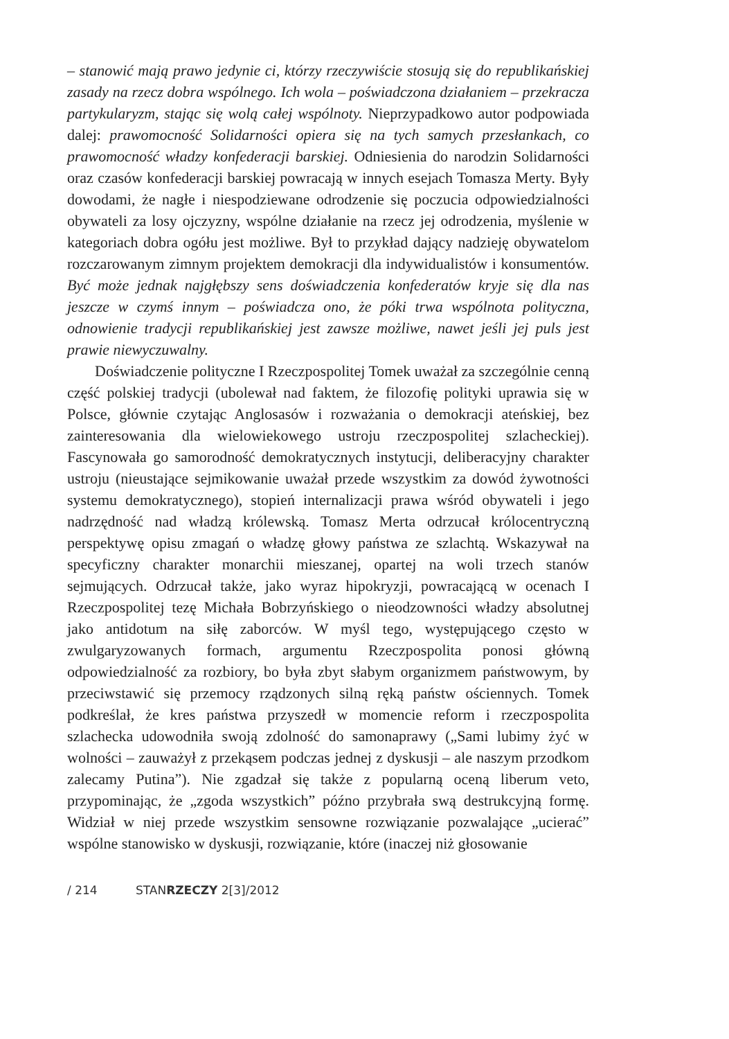– stanowić mają prawo jedynie ci, którzy rzeczywiście stosują się do republikańskiej zasady na rzecz dobra wspólnego. Ich wola – poświadczona działaniem – przekracza partykularyzm, stając się wolą całej wspólnoty. Nieprzypadkowo autor podpowiada dalej: prawomocność Solidarności opiera się na tych samych przesłankach, co prawomocność władzy konfederacji barskiej. Odniesienia do narodzin Solidarności oraz czasów konfederacji barskiej powracają w innych esejach Tomasza Merty. Były dowodami, że nagłe i niespodziewane odrodzenie się poczucia odpowiedzialności obywateli za losy ojczyzny, wspólne działanie na rzecz jej odrodzenia, myślenie w kategoriach dobra ogółu jest możliwe. Był to przykład dający nadzieję obywatelom rozczarowanym zimnym projektem demokracji dla indywidualistów i konsumentów. Być może jednak najgłębszy sens doświadczenia konfederatów kryje się dla nas jeszcze w czymś innym – poświadcza ono, że póki trwa wspólnota polityczna, odnowienie tradycji republikańskiej jest zawsze możliwe, nawet jeśli jej puls jest prawie niewyczuwalny.
Doświadczenie polityczne I Rzeczpospolitej Tomek uważał za szczególnie cenną część polskiej tradycji (ubolewał nad faktem, że filozofię polityki uprawia się w Polsce, głównie czytając Anglosasów i rozważania o demokracji ateńskiej, bez zainteresowania dla wielowiekowego ustroju rzeczpospolitej szlacheckiej). Fascynowała go samorodność demokratycznych instytucji, deliberacyjny charakter ustroju (nieustające sejmikowanie uważał przede wszystkim za dowód żywotności systemu demokratycznego), stopień internalizacji prawa wśród obywateli i jego nadrzędność nad władzą królewską. Tomasz Merta odrzucał królocentryczną perspektywę opisu zmagań o władzę głowy państwa ze szlachtą. Wskazywał na specyficzny charakter monarchii mieszanej, opartej na woli trzech stanów sejmujących. Odrzucał także, jako wyraz hipokryzji, powracającą w ocenach I Rzeczpospolitej tezę Michała Bobrzyńskiego o nieodzowności władzy absolutnej jako antidotum na siłę zaborców. W myśl tego, występującego często w zwulgaryzowanych formach, argumentu Rzeczpospolita ponosi główną odpowiedzialność za rozbiory, bo była zbyt słabym organizmem państwowym, by przeciwstawić się przemocy rządzonych silną ręką państw ościennych. Tomek podkreślał, że kres państwa przyszedł w momencie reform i rzeczpospolita szlachecka udowodniła swoją zdolność do samonaprawy („Sami lubimy żyć w wolności – zauważył z przekąsem podczas jednej z dyskusji – ale naszym przodkom zalecamy Putina”). Nie zgadzał się także z popularną oceną liberum veto, przypominając, że „zgoda wszystkich” późno przybrała swą destrukcyjną formę. Widział w niej przede wszystkim sensowne rozwiązanie pozwalające „ucierać” wspólne stanowisko w dyskusji, rozwiązanie, które (inaczej niż głosowanie
/ 214 STANRZECZY 2[3]/2012